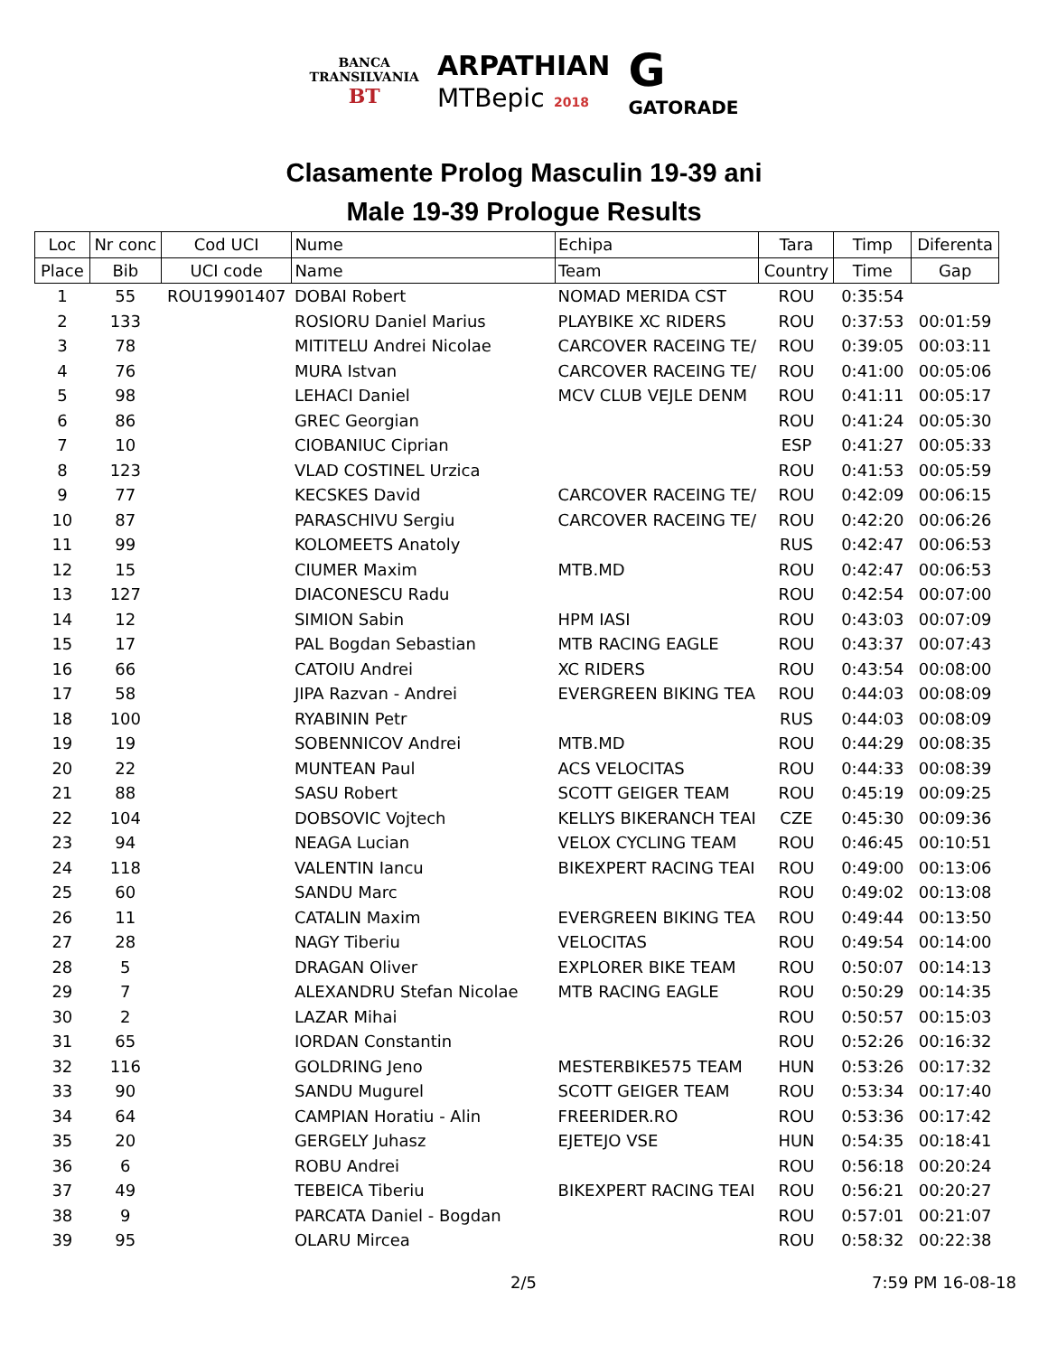BANCA
TRANSILVANIA
BT
ARPATHIAN
MTBepic 2018
G
GATORADE
Clasamente Prolog Masculin 19-39 ani
Male 19-39 Prologue Results
| Loc | Nr conc | Cod UCI | Nume | Echipa | Tara | Timp | Diferenta |
| --- | --- | --- | --- | --- | --- | --- | --- |
| Place | Bib | UCI code | Name | Team | Country | Time | Gap |
| 1 | 55 | ROU19901407 | DOBAI Robert | NOMAD MERIDA CST | ROU | 0:35:54 | |
| 2 | 133 | | ROSIORU Daniel Marius | PLAYBIKE XC RIDERS | ROU | 0:37:53 | 00:01:59 |
| 3 | 78 | | MITITELU Andrei Nicolae | CARCOVER RACEING TE/ | ROU | 0:39:05 | 00:03:11 |
| 4 | 76 | | MURA Istvan | CARCOVER RACEING TE/ | ROU | 0:41:00 | 00:05:06 |
| 5 | 98 | | LEHACI Daniel | MCV CLUB VEJLE DENM | ROU | 0:41:11 | 00:05:17 |
| 6 | 86 | | GREC Georgian | | ROU | 0:41:24 | 00:05:30 |
| 7 | 10 | | CIOBANIUC Ciprian | | ESP | 0:41:27 | 00:05:33 |
| 8 | 123 | | VLAD COSTINEL Urzica | | ROU | 0:41:53 | 00:05:59 |
| 9 | 77 | | KECSKES David | CARCOVER RACEING TE/ | ROU | 0:42:09 | 00:06:15 |
| 10 | 87 | | PARASCHIVU Sergiu | CARCOVER RACEING TE/ | ROU | 0:42:20 | 00:06:26 |
| 11 | 99 | | KOLOMEETS Anatoly | | RUS | 0:42:47 | 00:06:53 |
| 12 | 15 | | CIUMER Maxim | MTB.MD | ROU | 0:42:47 | 00:06:53 |
| 13 | 127 | | DIACONESCU Radu | | ROU | 0:42:54 | 00:07:00 |
| 14 | 12 | | SIMION Sabin | HPM IASI | ROU | 0:43:03 | 00:07:09 |
| 15 | 17 | | PAL Bogdan Sebastian | MTB RACING EAGLE | ROU | 0:43:37 | 00:07:43 |
| 16 | 66 | | CATOIU Andrei | XC RIDERS | ROU | 0:43:54 | 00:08:00 |
| 17 | 58 | | JIPA Razvan - Andrei | EVERGREEN BIKING TEA | ROU | 0:44:03 | 00:08:09 |
| 18 | 100 | | RYABININ Petr | | RUS | 0:44:03 | 00:08:09 |
| 19 | 19 | | SOBENNICOV Andrei | MTB.MD | ROU | 0:44:29 | 00:08:35 |
| 20 | 22 | | MUNTEAN Paul | ACS VELOCITAS | ROU | 0:44:33 | 00:08:39 |
| 21 | 88 | | SASU Robert | SCOTT GEIGER TEAM | ROU | 0:45:19 | 00:09:25 |
| 22 | 104 | | DOBSOVIC Vojtech | KELLYS BIKERANCH TEAI | CZE | 0:45:30 | 00:09:36 |
| 23 | 94 | | NEAGA Lucian | VELOX CYCLING TEAM | ROU | 0:46:45 | 00:10:51 |
| 24 | 118 | | VALENTIN Iancu | BIKEXPERT RACING TEAI | ROU | 0:49:00 | 00:13:06 |
| 25 | 60 | | SANDU Marc | | ROU | 0:49:02 | 00:13:08 |
| 26 | 11 | | CATALIN Maxim | EVERGREEN BIKING TEA | ROU | 0:49:44 | 00:13:50 |
| 27 | 28 | | NAGY Tiberiu | VELOCITAS | ROU | 0:49:54 | 00:14:00 |
| 28 | 5 | | DRAGAN Oliver | EXPLORER BIKE TEAM | ROU | 0:50:07 | 00:14:13 |
| 29 | 7 | | ALEXANDRU Stefan Nicolae | MTB RACING EAGLE | ROU | 0:50:29 | 00:14:35 |
| 30 | 2 | | LAZAR Mihai | | ROU | 0:50:57 | 00:15:03 |
| 31 | 65 | | IORDAN Constantin | | ROU | 0:52:26 | 00:16:32 |
| 32 | 116 | | GOLDRING Jeno | MESTERBIKE575 TEAM | HUN | 0:53:26 | 00:17:32 |
| 33 | 90 | | SANDU Mugurel | SCOTT GEIGER TEAM | ROU | 0:53:34 | 00:17:40 |
| 34 | 64 | | CAMPIAN Horatiu - Alin | FREERIDER.RO | ROU | 0:53:36 | 00:17:42 |
| 35 | 20 | | GERGELY Juhasz | EJETEJO VSE | HUN | 0:54:35 | 00:18:41 |
| 36 | 6 | | ROBU Andrei | | ROU | 0:56:18 | 00:20:24 |
| 37 | 49 | | TEBEICA Tiberiu | BIKEXPERT RACING TEAI | ROU | 0:56:21 | 00:20:27 |
| 38 | 9 | | PARCATA Daniel - Bogdan | | ROU | 0:57:01 | 00:21:07 |
| 39 | 95 | | OLARU Mircea | | ROU | 0:58:32 | 00:22:38 |
2/5 7:59 PM 16-08-18